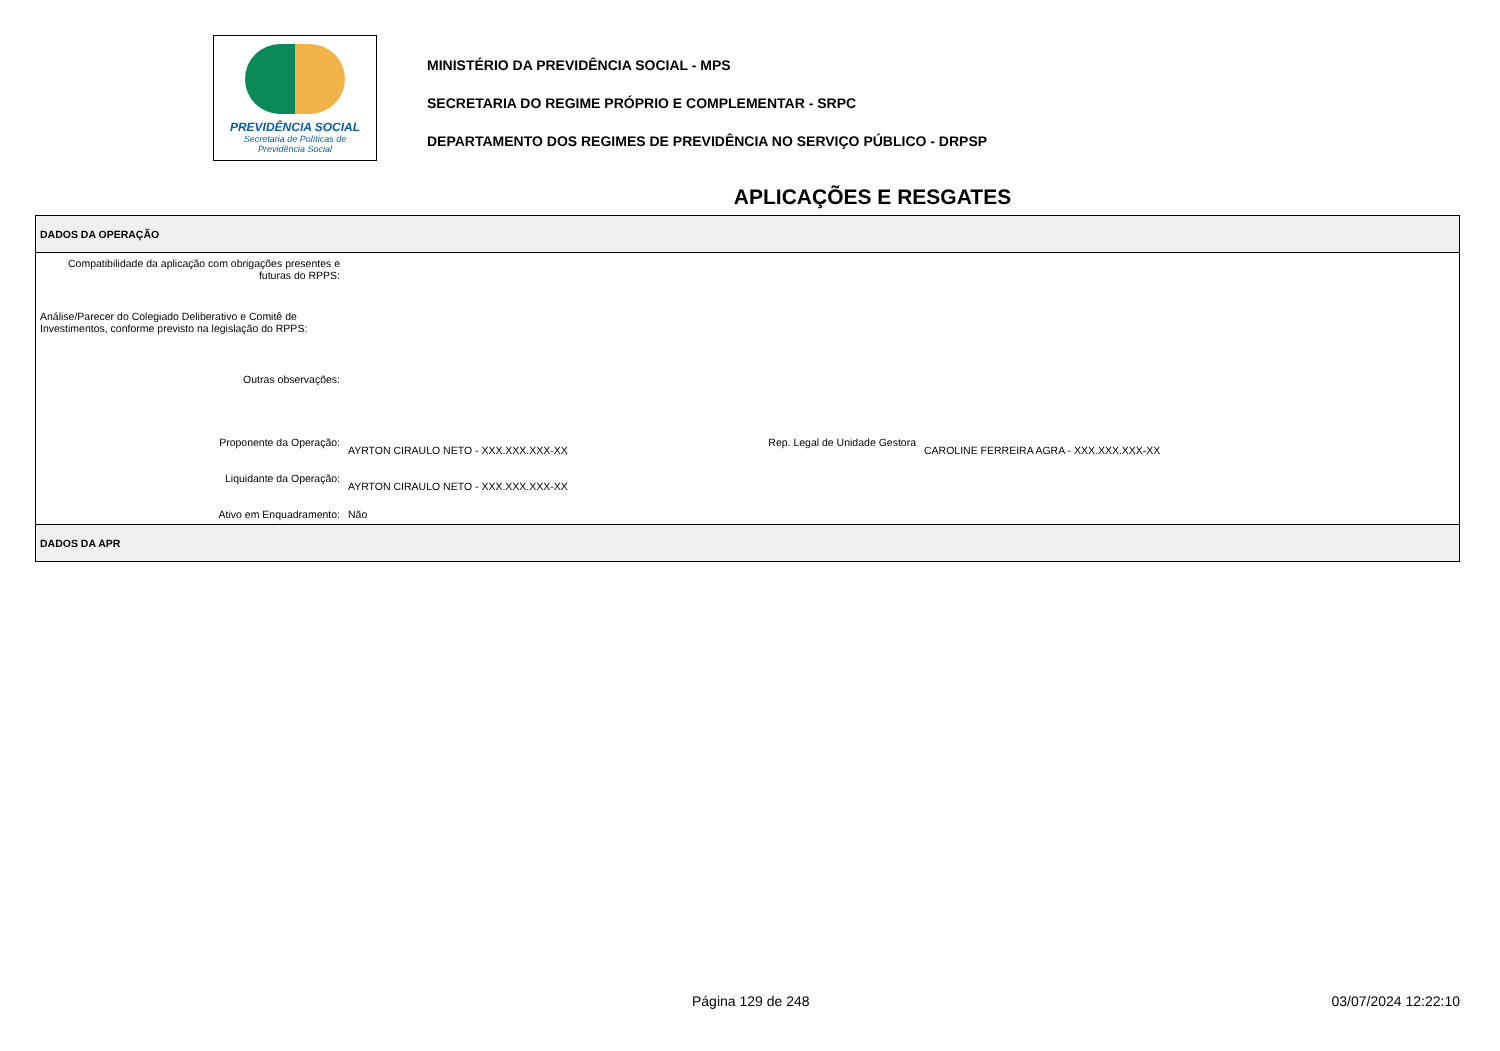PREVIDÊNCIA SOCIAL
Secretaria de Políticas de
Previdência Social
MINISTÉRIO DA PREVIDÊNCIA SOCIAL - MPS
SECRETARIA DO REGIME PRÓPRIO E COMPLEMENTAR - SRPC
DEPARTAMENTO DOS REGIMES DE PREVIDÊNCIA NO SERVIÇO PÚBLICO - DRPSP
APLICAÇÕES E RESGATES
| DADOS DA OPERAÇÃO | | | |
| Compatibilidade da aplicação com obrigações presentes e futuras do RPPS: | | | |
| Análise/Parecer do Colegiado Deliberativo e Comitê de Investimentos, conforme previsto na legislação do RPPS: | | | |
| Outras observações: | | | |
| Proponente da Operação: | AYRTON CIRAULO NETO - XXX.XXX.XXX-XX | Rep. Legal de Unidade Gestora | CAROLINE FERREIRA AGRA - XXX.XXX.XXX-XX |
| Liquidante da Operação: | AYRTON CIRAULO NETO - XXX.XXX.XXX-XX | | |
| Ativo em Enquadramento: | Não | | |
| DADOS DA APR | | | |
Página 129 de 248 03/07/2024 12:22:10